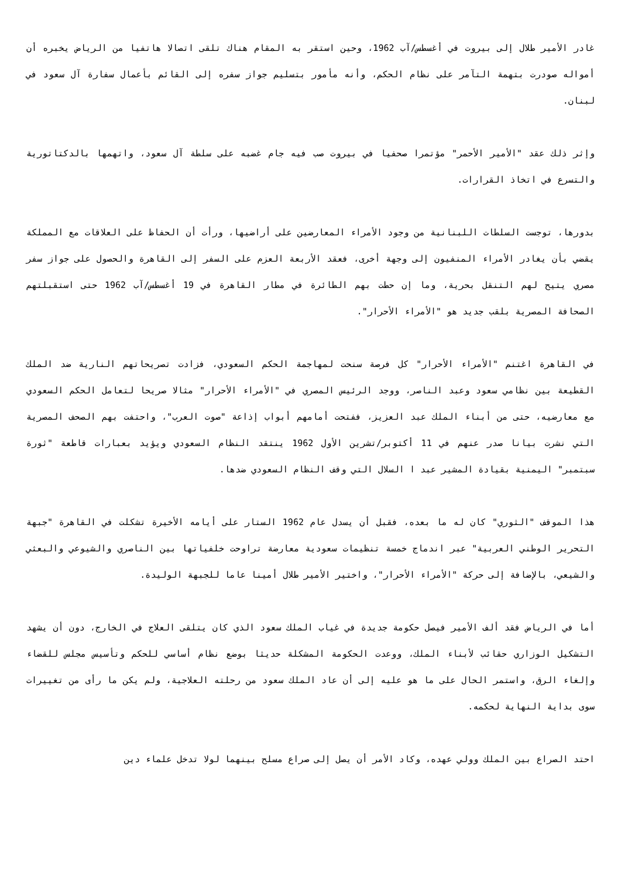غادر الأمير طلال إلى بيروت في أغسطس/آب 1962، وحين استقر به المقام هناك تلقى اتصالا هاتفيا من الرياض يخبره أن أمواله صودرت بتهمة التآمر على نظام الحكم، وأنه مأمور بتسليم جواز سفره إلى القائم بأعمال سفارة آل سعود في لبنان.
وإثر ذلك عقد "الأمير الأحمر" مؤتمرا صحفيا في بيروت صب فيه جام غضبه على سلطة آل سعود، واتهمها بالدكتاتورية والتسرع في اتخاذ القرارات.
بدورها، توجست السلطات اللبنانية من وجود الأمراء المعارضين على أراضيها، ورأت أن الحفاظ على العلاقات مع المملكة يقضي بأن يغادر الأمراء المنفيون إلى وجهة أخرى، فعقد الأربعة العزم على السفر إلى القاهرة والحصول على جواز سفر مصري يتيح لهم التنقل بحرية، وما إن حطت بهم الطائرة في مطار القاهرة في 19 أغسطس/آب 1962 حتى استقبلتهم الصحافة المصرية بلقب جديد هو "الأمراء الأحرار".
في القاهرة اغتنم "الأمراء الأحرار" كل فرصة سنحت لمهاجمة الحكم السعودي، فزادت تصريحاتهم النارية ضد الملك القطيعة بين نظامي سعود وعبد الناصر، ووجد الرئيس المصري في "الأمراء الأحرار" مثالا صريحا لتعامل الحكم السعودي مع معارضيه، حتى من أبناء الملك عبد العزيز، ففتحت أمامهم أبواب إذاعة "صوت العرب"، واحتفت بهم الصحف المصرية التي نشرت بيانا صدر عنهم في 11 أكتوبر/تشرين الأول 1962 ينتقد النظام السعودي ويؤيد بعبارات قاطعة "ثورة سبتمبر" اليمنية بقيادة المشير عبد ا السلال التي وقف النظام السعودي ضدها.
هذا الموقف "الثوري" كان له ما بعده، فقبل أن يسدل عام 1962 الستار على أيامه الأخيرة تشكلت في القاهرة "جبهة التحرير الوطني العربية" عبر اندماج خمسة تنظيمات سعودية معارضة تراوحت خلفياتها بين الناصري والشيوعي والبعثي والشيعي، بالإضافة إلى حركة "الأمراء الأحرار"، واختير الأمير طلال أمينا عاما للجبهة الوليدة.
أما في الرياض فقد ألف الأمير فيصل حكومة جديدة في غياب الملك سعود الذي كان يتلقى العلاج في الخارج، دون أن يشهد التشكيل الوزاري حقائب لأبناء الملك، ووعدت الحكومة المشكلة حديثا بوضع نظام أساسي للحكم وتأسيس مجلس للقضاء وإلغاء الرق، واستمر الحال على ما هو عليه إلى أن عاد الملك سعود من رحلته العلاجية، ولم يكن ما رأى من تغييرات سوى بداية النهاية لحكمه.
احتد الصراع بين الملك وولي عهده، وكاد الأمر أن يصل إلى صراع مسلح بينهما لولا تدخل علماء دين